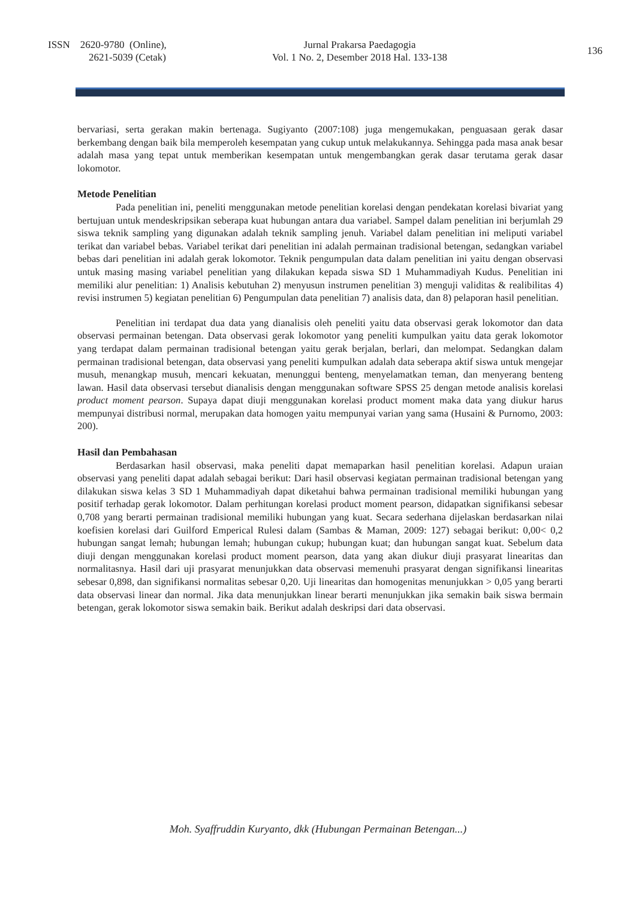ISSN 2620-9780 (Online),
2621-5039 (Cetak)
Jurnal Prakarsa Paedagogia
Vol. 1 No. 2, Desember 2018 Hal. 133-138
136
bervariasi, serta gerakan makin bertenaga. Sugiyanto (2007:108) juga mengemukakan, penguasaan gerak dasar berkembang dengan baik bila memperoleh kesempatan yang cukup untuk melakukannya. Sehingga pada masa anak besar adalah masa yang tepat untuk memberikan kesempatan untuk mengembangkan gerak dasar terutama gerak dasar lokomotor.
Metode Penelitian
Pada penelitian ini, peneliti menggunakan metode penelitian korelasi dengan pendekatan korelasi bivariat yang bertujuan untuk mendeskripsikan seberapa kuat hubungan antara dua variabel. Sampel dalam penelitian ini berjumlah 29 siswa teknik sampling yang digunakan adalah teknik sampling jenuh. Variabel dalam penelitian ini meliputi variabel terikat dan variabel bebas. Variabel terikat dari penelitian ini adalah permainan tradisional betengan, sedangkan variabel bebas dari penelitian ini adalah gerak lokomotor. Teknik pengumpulan data dalam penelitian ini yaitu dengan observasi untuk masing masing variabel penelitian yang dilakukan kepada siswa SD 1 Muhammadiyah Kudus. Penelitian ini memiliki alur penelitian: 1) Analisis kebutuhan 2) menyusun instrumen penelitian 3) menguji validitas & realibilitas 4) revisi instrumen 5) kegiatan penelitian 6) Pengumpulan data penelitian 7) analisis data, dan 8) pelaporan hasil penelitian.
Penelitian ini terdapat dua data yang dianalisis oleh peneliti yaitu data observasi gerak lokomotor dan data observasi permainan betengan. Data observasi gerak lokomotor yang peneliti kumpulkan yaitu data gerak lokomotor yang terdapat dalam permainan tradisional betengan yaitu gerak berjalan, berlari, dan melompat. Sedangkan dalam permainan tradisional betengan, data observasi yang peneliti kumpulkan adalah data seberapa aktif siswa untuk mengejar musuh, menangkap musuh, mencari kekuatan, menunggui benteng, menyelamatkan teman, dan menyerang benteng lawan. Hasil data observasi tersebut dianalisis dengan menggunakan software SPSS 25 dengan metode analisis korelasi product moment pearson. Supaya dapat diuji menggunakan korelasi product moment maka data yang diukur harus mempunyai distribusi normal, merupakan data homogen yaitu mempunyai varian yang sama (Husaini & Purnomo, 2003: 200).
Hasil dan Pembahasan
Berdasarkan hasil observasi, maka peneliti dapat memaparkan hasil penelitian korelasi. Adapun uraian observasi yang peneliti dapat adalah sebagai berikut: Dari hasil observasi kegiatan permainan tradisional betengan yang dilakukan siswa kelas 3 SD 1 Muhammadiyah dapat diketahui bahwa permainan tradisional memiliki hubungan yang positif terhadap gerak lokomotor. Dalam perhitungan korelasi product moment pearson, didapatkan signifikansi sebesar 0,708 yang berarti permainan tradisional memiliki hubungan yang kuat. Secara sederhana dijelaskan berdasarkan nilai koefisien korelasi dari Guilford Emperical Rulesi dalam (Sambas & Maman, 2009: 127) sebagai berikut: 0,00< 0,2 hubungan sangat lemah; hubungan lemah; hubungan cukup; hubungan kuat; dan hubungan sangat kuat. Sebelum data diuji dengan menggunakan korelasi product moment pearson, data yang akan diukur diuji prasyarat linearitas dan normalitasnya. Hasil dari uji prasyarat menunjukkan data observasi memenuhi prasyarat dengan signifikansi linearitas sebesar 0,898, dan signifikansi normalitas sebesar 0,20. Uji linearitas dan homogenitas menunjukkan > 0,05 yang berarti data observasi linear dan normal. Jika data menunjukkan linear berarti menunjukkan jika semakin baik siswa bermain betengan, gerak lokomotor siswa semakin baik. Berikut adalah deskripsi dari data observasi.
Moh. Syaffruddin Kuryanto, dkk (Hubungan Permainan Betengan...)